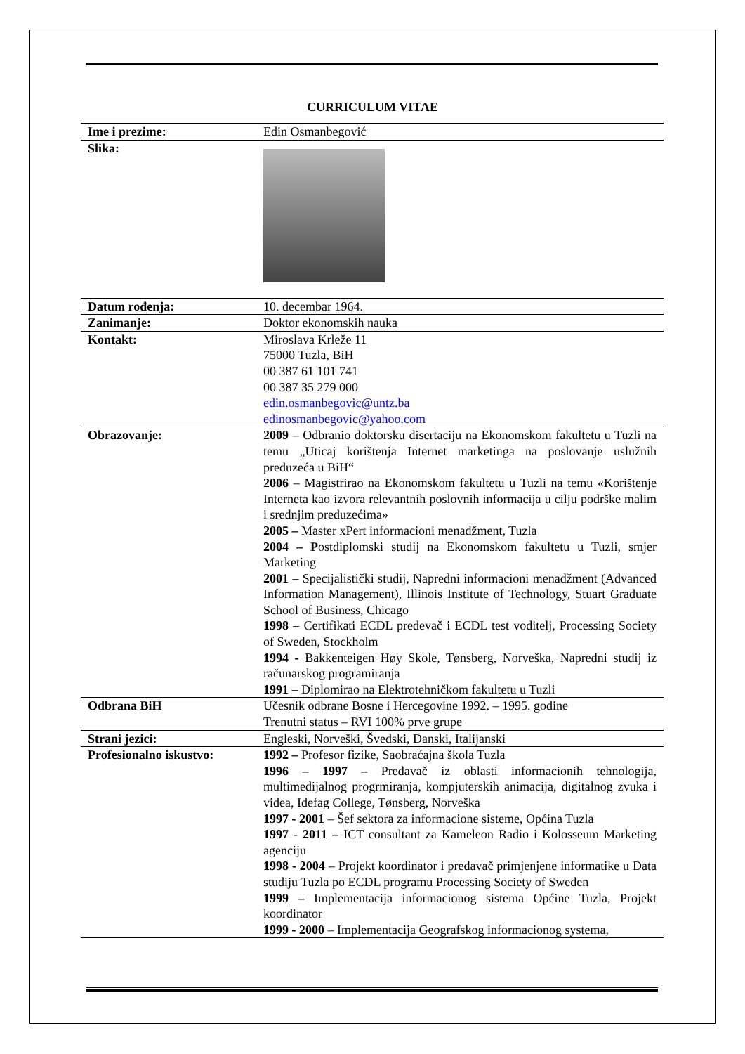CURRICULUM VITAE
| Ime i prezime: | Edin Osmanbegović |
| Slika: | |
| Datum rođenja: | 10. decembar 1964. |
| Zanimanje: | Doktor ekonomskih nauka |
| Kontakt: | Miroslava Krleže 11 75000 Tuzla, BiH 00 387 61 101 741 00 387 35 279 000 edin.osmanbegovic@untz.ba edinosmanbegovic@yahoo.com |
| Obrazovanje: | 2009 – Odbranio doktorsku disertaciju na Ekonomskom fakultetu u Tuzli na temu „Uticaj korištenja Internet marketinga na poslovanje uslužnih preduzeća u BiH“ 2006 – Magistrirao na Ekonomskom fakultetu u Tuzli na temu «Korištenje Interneta kao izvora relevantnih poslovnih informacija u cilju podrške malim i srednjim preduzećima» 2005 – Master xPert informacioni menadžment, Tuzla 2004 – P ostdiplomski studij na Ekonomskom fakultetu u Tuzli, smjer Marketing 2001 – Specijalistički studij, Napredni informacioni menadžment (Advanced Information Management), Illinois Institute of Technology, Stuart Graduate School of Business, Chicago 1998 – Certifikati ECDL predevač i ECDL test voditelj, Processing Society of Sweden, Stockholm 1994 - Bakkenteigen Høy Skole, Tønsberg, Norveška, Napredni studij iz računarskog programiranja 1991 – Diplomirao na Elektrotehničkom fakultetu u Tuzli |
| Odbrana BiH | Učesnik odbrane Bosne i Hercegovine 1992. – 1995. godine Trenutni status – RVI 100% prve grupe |
| Strani jezici: | Engleski, Norveški, Švedski, Danski, Italijanski |
| Profesionalno iskustvo: | 1992 – Profesor fizike, Saobraćajna škola Tuzla 1996 – 1997 – Predavač iz oblasti informacionih tehnologija, multimedijalnog progrmiranja, kompjuterskih animacija, digitalnog zvuka i videa, Idefag College, Tønsberg, Norveška 1997 - 2001 – Šef sektora za informacione sisteme, Općina Tuzla 1997 - 2011 – ICT consultant za Kameleon Radio i Kolosseum Marketing agenciju 1998 - 2004 – Projekt koordinator i predavač primjenjene informatike u Data studiju Tuzla po ECDL programu Processing Society of Sweden 1999 – Implementacija informacionog sistema Općine Tuzla, Projekt koordinator 1999 - 2000 – Implementacija Geografskog informacionog systema, |